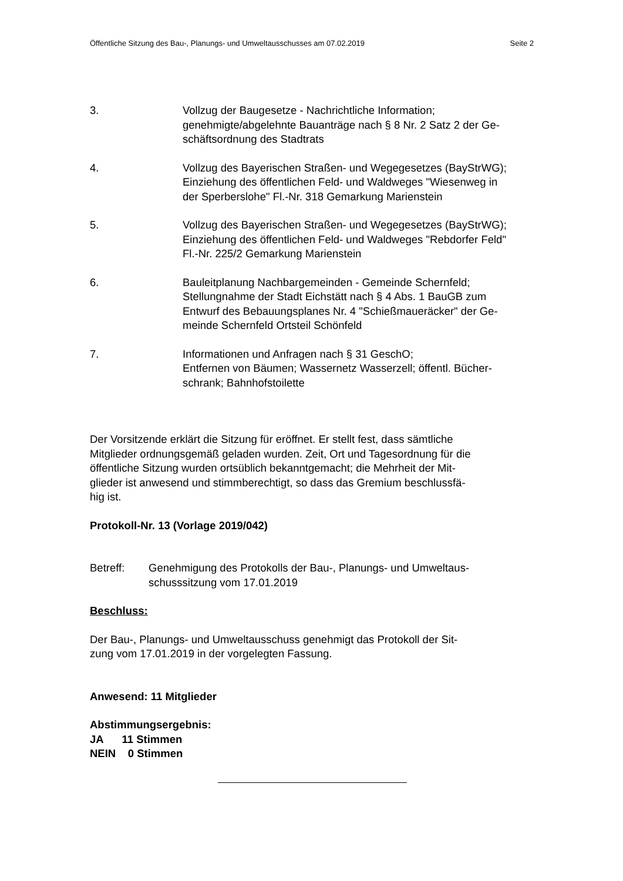Öffentliche Sitzung des Bau-, Planungs- und Umweltausschusses am 07.02.2019 Seite 2
3. Vollzug der Baugesetze - Nachrichtliche Information;
genehmigte/abgelehnte Bauanträge nach § 8 Nr. 2 Satz 2 der Ge-
schäftsordnung des Stadtrats
4. Vollzug des Bayerischen Straßen- und Wegegesetzes (BayStrWG);
Einziehung des öffentlichen Feld- und Waldweges "Wiesenweg in
der Sperberslohe" Fl.-Nr. 318 Gemarkung Marienstein
5. Vollzug des Bayerischen Straßen- und Wegegesetzes (BayStrWG);
Einziehung des öffentlichen Feld- und Waldweges "Rebdorfer Feld"
Fl.-Nr. 225/2 Gemarkung Marienstein
6. Bauleitplanung Nachbargemeinden - Gemeinde Schernfeld;
Stellungnahme der Stadt Eichstätt nach § 4 Abs. 1 BauGB zum
Entwurf des Bebauungsplanes Nr. 4 "Schießmaueräcker" der Ge-
meinde Schernfeld Ortsteil Schönfeld
7. Informationen und Anfragen nach § 31 GeschO;
Entfernen von Bäumen; Wassernetz Wasserzell; öffentl. Bücher-
schrank; Bahnhofstoilette
Der Vorsitzende erklärt die Sitzung für eröffnet. Er stellt fest, dass sämtliche
Mitglieder ordnungsgemäß geladen wurden. Zeit, Ort und Tagesordnung für die
öffentliche Sitzung wurden ortsüblich bekanntgemacht; die Mehrheit der Mit-
glieder ist anwesend und stimmberechtigt, so dass das Gremium beschlussfä-
hig ist.
Protokoll-Nr. 13 (Vorlage 2019/042)
Betreff: Genehmigung des Protokolls der Bau-, Planungs- und Umweltaus-
schusssitzung vom 17.01.2019
Beschluss:
Der Bau-, Planungs- und Umweltausschuss genehmigt das Protokoll der Sit-
zung vom 17.01.2019 in der vorgelegten Fassung.
Anwesend: 11 Mitglieder
Abstimmungsergebnis:
JA 11 Stimmen
NEIN 0 Stimmen